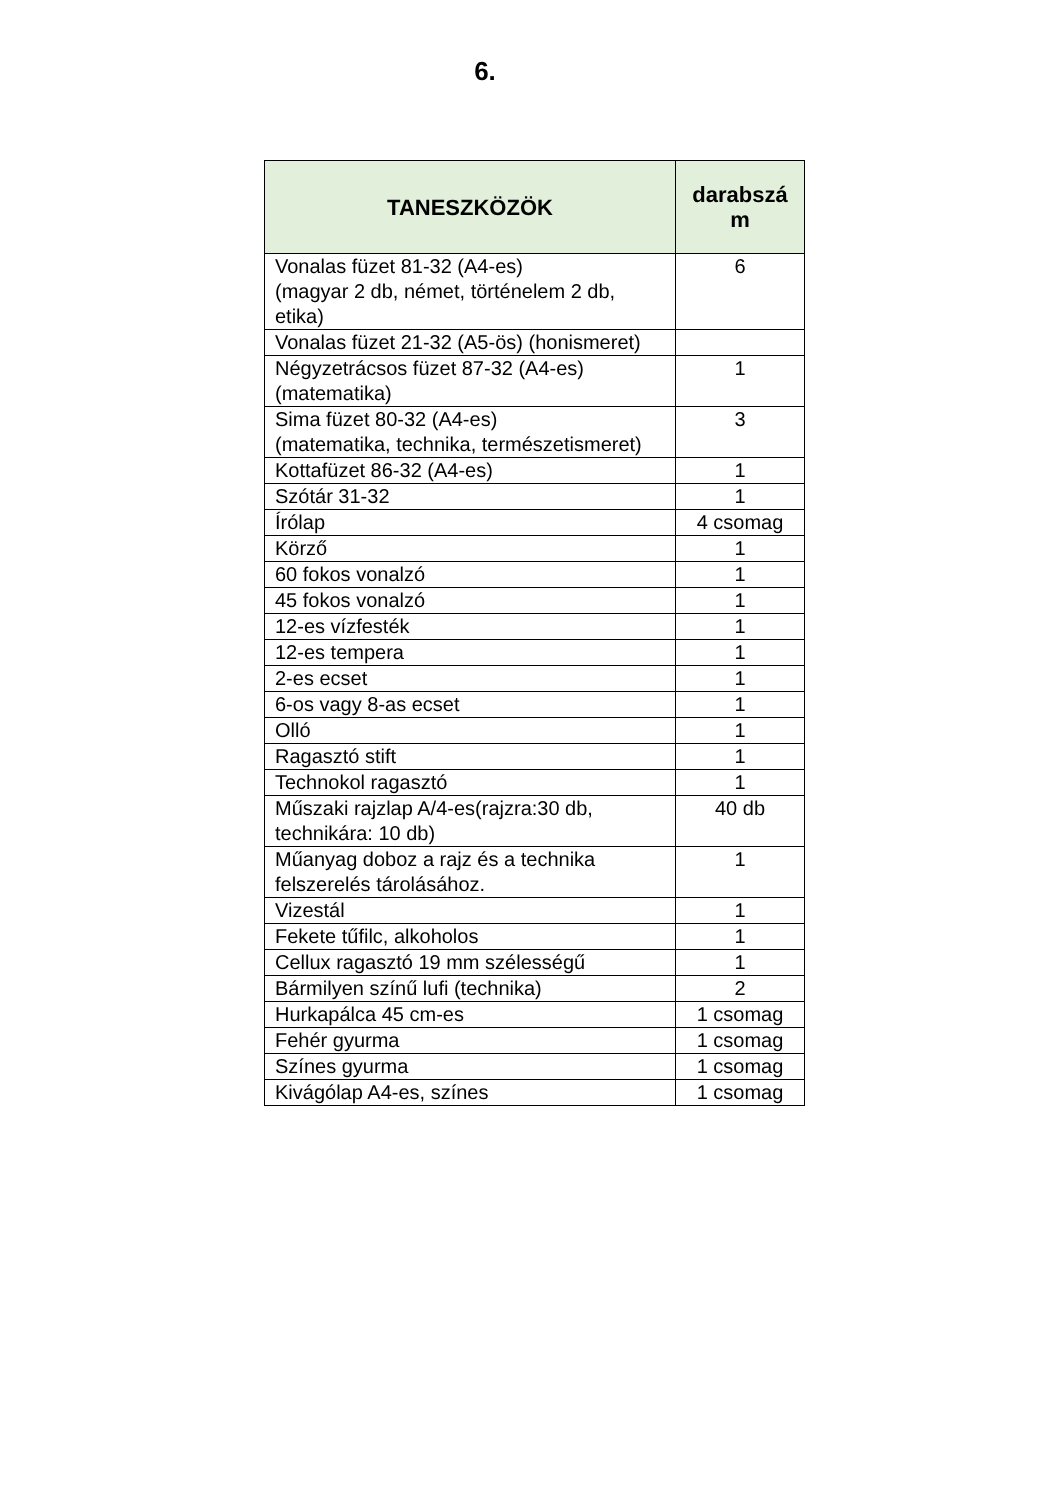6.
| TANESZKÖZÖK | darabszá m |
| --- | --- |
| Vonalas füzet 81-32 (A4-es) (magyar 2 db, német, történelem 2 db, etika) | 6 |
| Vonalas füzet 21-32 (A5-ös) (honismeret) | |
| Négyzetrácsos füzet 87-32 (A4-es) (matematika) | 1 |
| Sima füzet 80-32 (A4-es) (matematika, technika, természetismeret) | 3 |
| Kottafüzet 86-32 (A4-es) | 1 |
| Szótár 31-32 | 1 |
| Írólap | 4 csomag |
| Körző | 1 |
| 60 fokos vonalzó | 1 |
| 45 fokos vonalzó | 1 |
| 12-es vízfesték | 1 |
| 12-es tempera | 1 |
| 2-es ecset | 1 |
| 6-os vagy 8-as ecset | 1 |
| Olló | 1 |
| Ragasztó stift | 1 |
| Technokol ragasztó | 1 |
| Műszaki rajzlap A/4-es(rajzra:30 db, technikára: 10 db) | 40 db |
| Műanyag doboz a rajz és a technika felszerelés tárolásához. | 1 |
| Vizestál | 1 |
| Fekete tűfilc, alkoholos | 1 |
| Cellux ragasztó 19 mm szélességű | 1 |
| Bármilyen színű lufi (technika) | 2 |
| Hurkapálca 45 cm-es | 1 csomag |
| Fehér gyurma | 1 csomag |
| Színes gyurma | 1 csomag |
| Kivágólap A4-es, színes | 1 csomag |